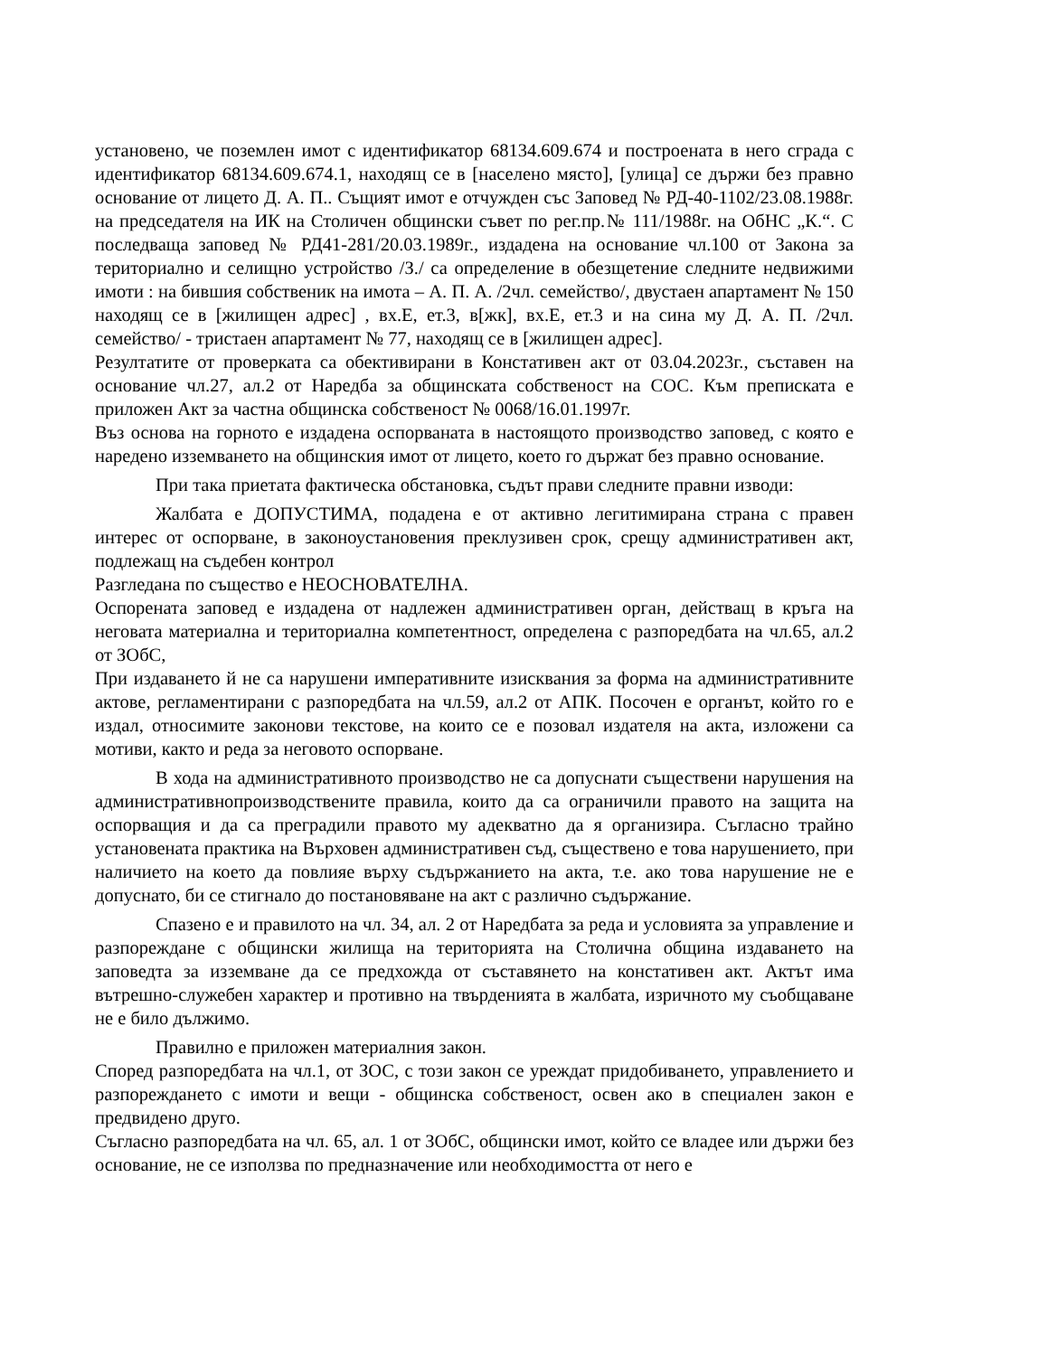установено, че поземлен имот с идентификатор 68134.609.674 и построената в него сграда с идентификатор 68134.609.674.1, находящ се в [населено място], [улица] се държи без правно основание от лицето Д. А. П.. Същият имот е отчужден със Заповед № РД-40-1102/23.08.1988г. на председателя на ИК на Столичен общински съвет по рег.пр.№ 111/1988г. на ОбНС „К.“. С последваща заповед № РД41-281/20.03.1989г., издадена на основание чл.100 от Закона за териториално и селищно устройство /З./ са определение в обезщетение следните недвижими имоти : на бившия собственик на имота – А. П. А. /2чл. семейство/, двустаен апартамент № 150 находящ се в [жилищен адрес] , вх.Е, ет.3, в[жк], вх.Е, ет.3 и на сина му Д. А. П. /2чл. семейство/ - тристаен апартамент № 77, находящ се в [жилищен адрес].
Резултатите от проверката са обективирани в Констативен акт от 03.04.2023г., съставен на основание чл.27, ал.2 от Наредба за общинската собственост на СОС. Към преписката е приложен Акт за частна общинска собственост № 0068/16.01.1997г.
Въз основа на горното е издадена оспорваната в настоящото производство заповед, с която е наредено изземването на общинския имот от лицето, което го държат без правно основание.
При така приетата фактическа обстановка, съдът прави следните правни изводи:
Жалбата е ДОПУСТИМА, подадена е от активно легитимирана страна с правен интерес от оспорване, в законоустановения преклузивен срок, срещу административен акт, подлежащ на съдебен контрол
Разгледана по същество е НЕОСНОВАТЕЛНА.
Оспорената заповед е издадена от надлежен административен орган, действащ в кръга на неговата материална и териториална компетентност, определена с разпоредбата на чл.65, ал.2 от ЗОбС,
При издаването й не са нарушени императивните изисквания за форма на административните актове, регламентирани с разпоредбата на чл.59, ал.2 от АПК. Посочен е органът, който го е издал, относимите законови текстове, на които се е позовал издателя на акта, изложени са мотиви, както и реда за неговото оспорване.
В хода на административното производство не са допуснати съществени нарушения на административнопроизводствените правила, които да са ограничили правото на защита на оспорващия и да са преградили правото му адекватно да я организира. Съгласно трайно установената практика на Върховен административен съд, съществено е това нарушението, при наличието на което да повлияе върху съдържанието на акта, т.е. ако това нарушение не е допуснато, би се стигнало до постановяване на акт с различно съдържание.
Спазено е и правилото на чл. 34, ал. 2 от Наредбата за реда и условията за управление и разпореждане с общински жилища на територията на Столична община издаването на заповедта за изземване да се предхожда от съставянето на констативен акт. Актът има вътрешно-служебен характер и противно на твърденията в жалбата, изричното му съобщаване не е било дължимо.
Правилно е приложен материалния закон.
Според разпоредбата на чл.1, от ЗОС, с този закон се уреждат придобиването, управлението и разпореждането с имоти и вещи - общинска собственост, освен ако в специален закон е предвидено друго.
Съгласно разпоредбата на чл. 65, ал. 1 от ЗОбС, общински имот, който се владее или държи без основание, не се използва по предназначение или необходимостта от него е